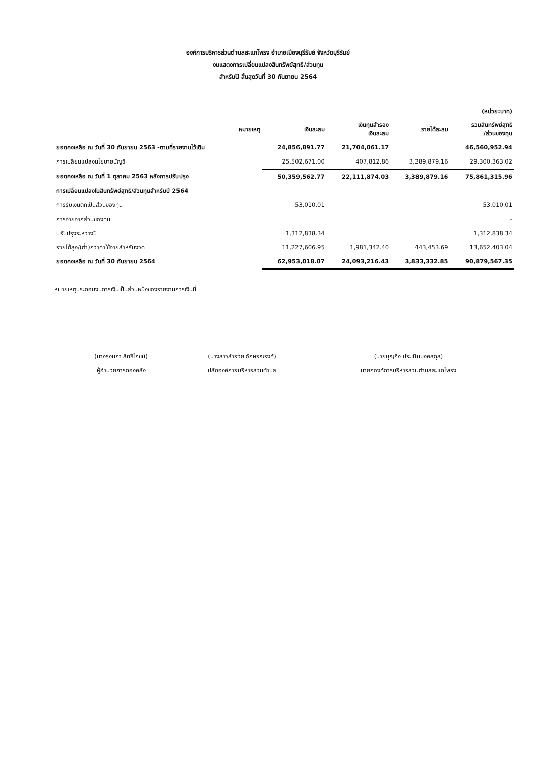องค์การบริหารส่วนตำบลสะแกโพรง อำเภอเมืองบุรีรัมย์ จังหวัดบุรีรัมย์
งบแสดงการเปลี่ยนแปลงสินทรัพย์สุทธิ/ส่วนทุน
สำหรับปี สิ้นสุดวันที่ 30 กันยายน 2564
| (หน่วย:บาท) | | | | | |
| --- | --- | --- | --- | --- | --- |
| | หมายเหตุ | เงินสะสม | เงินทุนสำรอง เงินสะสม | รายได้สะสม | รวมสินทรัพย์สุทธิ /ส่วนของทุน |
| ยอดคงเหลือ ณ วันที่ 30 กันยายน 2563 -ตามที่รายงานไว้เดิม | | 24,856,891.77 | 21,704,061.17 | | 46,560,952.94 |
| การเปลี่ยนแปลงนโยบายบัญชี | | 25,502,671.00 | 407,812.86 | 3,389,879.16 | 29,300,363.02 |
| ยอดคงเหลือ ณ วันที่ 1 ตุลาคม 2563 หลังการปรับปรุง | | 50,359,562.77 | 22,111,874.03 | 3,389,879.16 | 75,861,315.96 |
| การเปลี่ยนแปลงในสินทรัพย์สุทธิ/ส่วนทุนสำหรับปี 2564 | | | | | |
| การรับเงินตกเป็นส่วนของทุน | | 53,010.01 | | | 53,010.01 |
| การจ่ายจากส่วนของทุน | | | | | - |
| ปรับปรุงระหว่างปี | | 1,312,838.34 | | | 1,312,838.34 |
| รายได้สูง/(ต่ำ)กว่าค่าใช้จ่ายสำหรับงวด | | 11,227,606.95 | 1,981,342.40 | 443,453.69 | 13,652,403.04 |
| ยอดคงเหลือ ณ วันที่ 30 กันยายน 2564 | | 62,953,018.07 | 24,093,216.43 | 3,833,332.85 | 90,879,567.35 |
หมายเหตุประกอบงบการเงินเป็นส่วนหนึ่งของรายงานการเงินนี้
(นางรุ่งนภา สิทธิโภชน์)
ผู้อำนวยการกองคลัง
(นางสาวสำรวย อักษรณรงค์)
ปลัดองค์การบริหารส่วนตำบล
(นายบุญถึง ประเมินมงคลกุล)
นายกองค์การบริหารส่วนตำบลสะแกโพรง